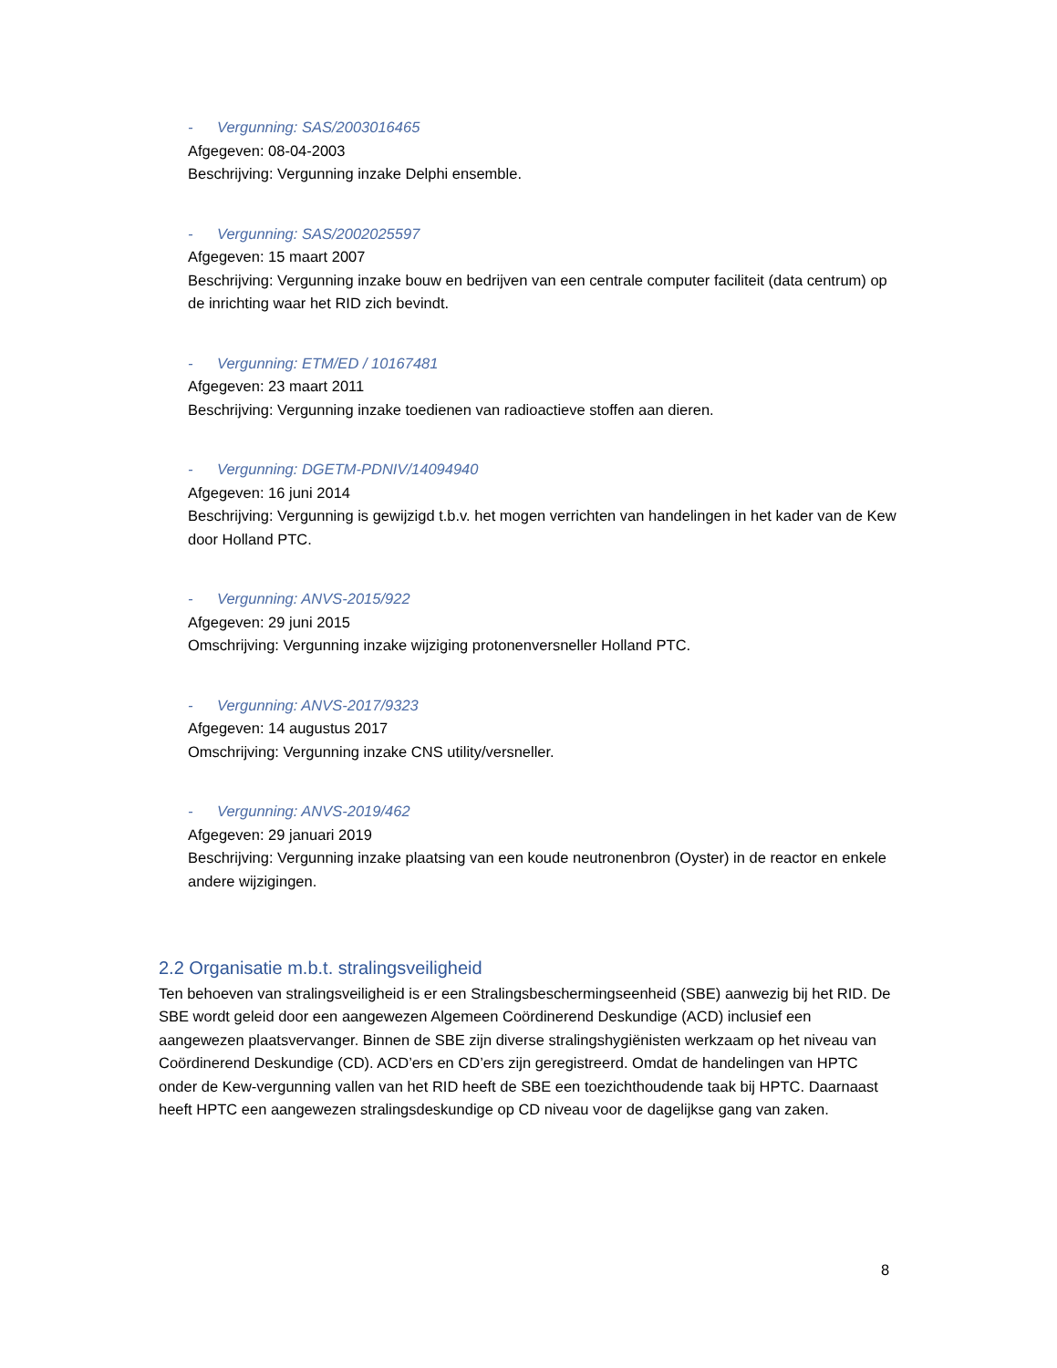- Vergunning: SAS/2003016465
Afgegeven: 08-04-2003
Beschrijving: Vergunning inzake Delphi ensemble.
- Vergunning: SAS/2002025597
Afgegeven: 15 maart 2007
Beschrijving: Vergunning inzake bouw en bedrijven van een centrale computer faciliteit (data centrum) op de inrichting waar het RID zich bevindt.
- Vergunning: ETM/ED / 10167481
Afgegeven: 23 maart 2011
Beschrijving: Vergunning inzake toedienen van radioactieve stoffen aan dieren.
- Vergunning: DGETM-PDNIV/14094940
Afgegeven: 16 juni 2014
Beschrijving: Vergunning is gewijzigd t.b.v. het mogen verrichten van handelingen in het kader van de Kew door Holland PTC.
- Vergunning: ANVS-2015/922
Afgegeven: 29 juni 2015
Omschrijving: Vergunning inzake wijziging protonenversneller Holland PTC.
- Vergunning: ANVS-2017/9323
Afgegeven: 14 augustus 2017
Omschrijving: Vergunning inzake CNS utility/versneller.
- Vergunning: ANVS-2019/462
Afgegeven: 29 januari 2019
Beschrijving: Vergunning inzake plaatsing van een koude neutronenbron (Oyster) in de reactor en enkele andere wijzigingen.
2.2 Organisatie m.b.t. stralingsveiligheid
Ten behoeven van stralingsveiligheid is er een Stralingsbeschermingseenheid (SBE) aanwezig bij het RID. De SBE wordt geleid door een aangewezen Algemeen Coördinerend Deskundige (ACD) inclusief een aangewezen plaatsvervanger. Binnen de SBE zijn diverse stralingshygiënisten werkzaam op het niveau van Coördinerend Deskundige (CD). ACD’ers en CD’ers zijn geregistreerd. Omdat de handelingen van HPTC onder de Kew-vergunning vallen van het RID heeft de SBE een toezichthoudende taak bij HPTC. Daarnaast heeft HPTC een aangewezen stralingsdeskundige op CD niveau voor de dagelijkse gang van zaken.
8